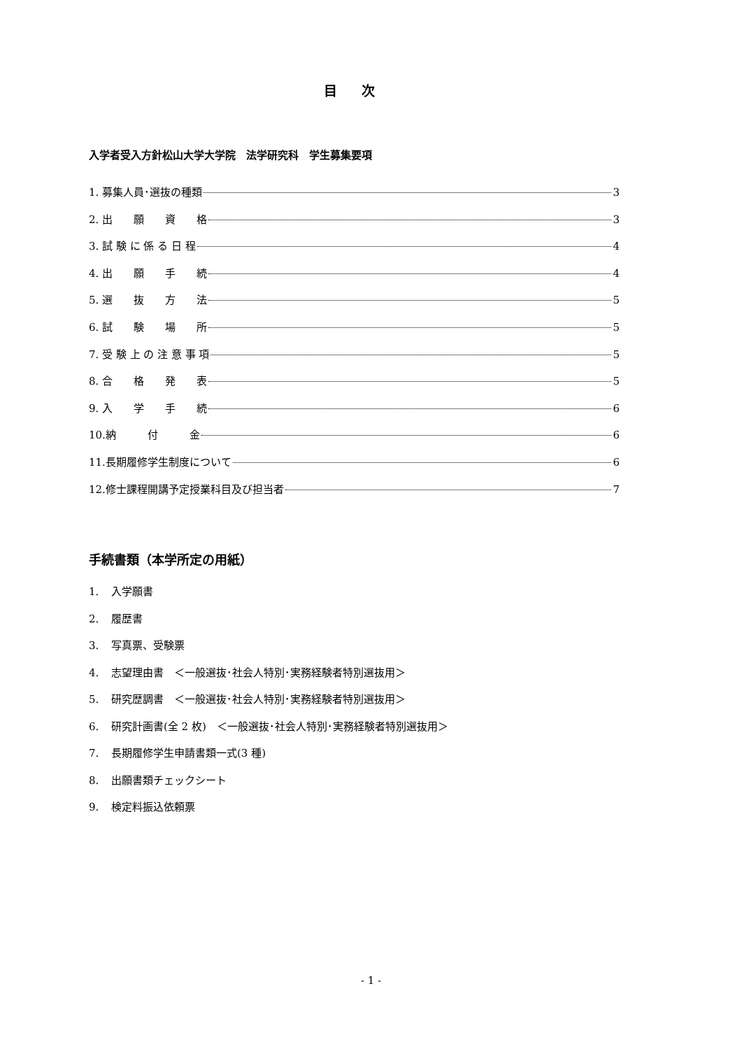目 次
入学者受入方針松山大学大学院　法学研究科　学生募集要項
1. 募集人員･選抜の種類 3
2. 出　　願　　資　　格 3
3. 試 験 に 係 る 日 程 4
4. 出　　願　　手　　続 4
5. 選　　抜　　方　　法 5
6. 試　　験　　場　　所 5
7. 受 験 上 の 注 意 事 項 5
8. 合　　格　　発　　表 5
9. 入　　学　　手　　続 6
10.納　　　付　　　金 6
11.長期履修学生制度について 6
12.修士課程開講予定授業科目及び担当者 7
手続書類（本学所定の用紙）
1. 入学願書
2. 履歴書
3. 写真票、受験票
4. 志望理由書　＜一般選抜･社会人特別･実務経験者特別選抜用＞
5. 研究歴調書　＜一般選抜･社会人特別･実務経験者特別選抜用＞
6. 研究計画書(全 2 枚)　＜一般選抜･社会人特別･実務経験者特別選抜用＞
7. 長期履修学生申請書類一式(3 種)
8. 出願書類チェックシート
9. 検定料振込依頼票
- 1 -